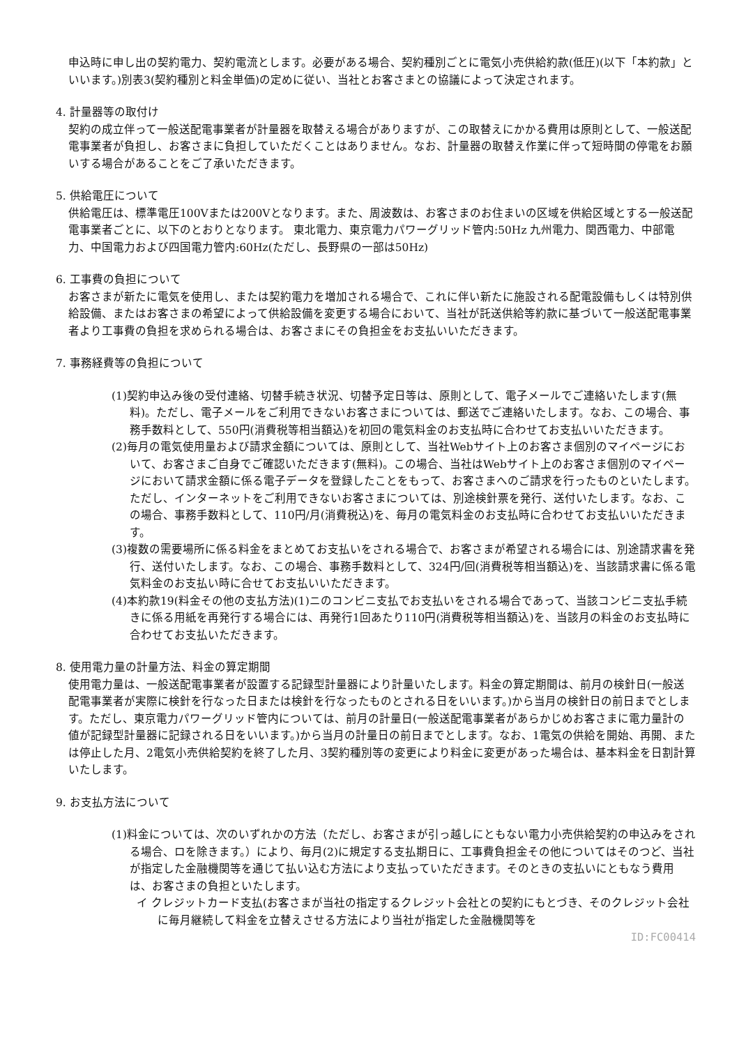申込時に申し出の契約電力、契約電流とします。必要がある場合、契約種別ごとに電気小売供給約款(低圧)(以下「本約款」といいます。)別表3(契約種別と料金単価)の定めに従い、当社とお客さまとの協議によって決定されます。
4. 計量器等の取付け
契約の成立伴って一般送配電事業者が計量器を取替える場合がありますが、この取替えにかかる費用は原則として、一般送配電事業者が負担し、お客さまに負担していただくことはありません。なお、計量器の取替え作業に伴って短時間の停電をお願いする場合があることをご了承いただきます。
5. 供給電圧について
供給電圧は、標準電圧100Vまたは200Vとなります。また、周波数は、お客さまのお住まいの区域を供給区域とする一般送配電事業者ごとに、以下のとおりとなります。 東北電力、東京電力パワーグリッド管内:50Hz 九州電力、関西電力、中部電力、中国電力および四国電力管内:60Hz(ただし、長野県の一部は50Hz)
6. 工事費の負担について
お客さまが新たに電気を使用し、または契約電力を増加される場合で、これに伴い新たに施設される配電設備もしくは特別供給設備、またはお客さまの希望によって供給設備を変更する場合において、当社が託送供給等約款に基づいて一般送配電事業者より工事費の負担を求められる場合は、お客さまにその負担金をお支払いいただきます。
7. 事務経費等の負担について
(1)契約申込み後の受付連絡、切替手続き状況、切替予定日等は、原則として、電子メールでご連絡いたします(無料)。ただし、電子メールをご利用できないお客さまについては、郵送でご連絡いたします。なお、この場合、事務手数料として、550円(消費税等相当額込)を初回の電気料金のお支払時に合わせてお支払いいただきます。
(2)毎月の電気使用量および請求金額については、原則として、当社Webサイト上のお客さま個別のマイページにおいて、お客さまご自身でご確認いただきます(無料)。この場合、当社はWebサイト上のお客さま個別のマイページにおいて請求金額に係る電子データを登録したことをもって、お客さまへのご請求を行ったものといたします。ただし、インターネットをご利用できないお客さまについては、別途検針票を発行、送付いたします。なお、この場合、事務手数料として、110円/月(消費税込)を、毎月の電気料金のお支払時に合わせてお支払いいただきます。
(3)複数の需要場所に係る料金をまとめてお支払いをされる場合で、お客さまが希望される場合には、別途請求書を発行、送付いたします。なお、この場合、事務手数料として、324円/回(消費税等相当額込)を、当該請求書に係る電気料金のお支払い時に合せてお支払いいただきます。
(4)本約款19(料金その他の支払方法)(1)ニのコンビニ支払でお支払いをされる場合であって、当該コンビニ支払手続きに係る用紙を再発行する場合には、再発行1回あたり110円(消費税等相当額込)を、当該月の料金のお支払時に合わせてお支払いただきます。
8. 使用電力量の計量方法、料金の算定期間
使用電力量は、一般送配電事業者が設置する記録型計量器により計量いたします。料金の算定期間は、前月の検針日(一般送配電事業者が実際に検針を行なった日または検針を行なったものとされる日をいいます。)から当月の検針日の前日までとします。ただし、東京電力パワーグリッド管内については、前月の計量日(一般送配電事業者があらかじめお客さまに電力量計の値が記録型計量器に記録される日をいいます。)から当月の計量日の前日までとします。なお、1電気の供給を開始、再開、または停止した月、2電気小売供給契約を終了した月、3契約種別等の変更により料金に変更があった場合は、基本料金を日割計算いたします。
9. お支払方法について
(1)料金については、次のいずれかの方法（ただし、お客さまが引っ越しにともない電力小売供給契約の申込みをされる場合、ロを除きます。）により、毎月(2)に規定する支払期日に、工事費負担金その他についてはそのつど、当社が指定した金融機関等を通じて払い込む方法により支払っていただきます。そのときの支払いにともなう費用は、お客さまの負担といたします。
イ クレジットカード支払(お客さまが当社の指定するクレジット会社との契約にもとづき、そのクレジット会社に毎月継続して料金を立替えさせる方法により当社が指定した金融機関等を
ID:FC00414